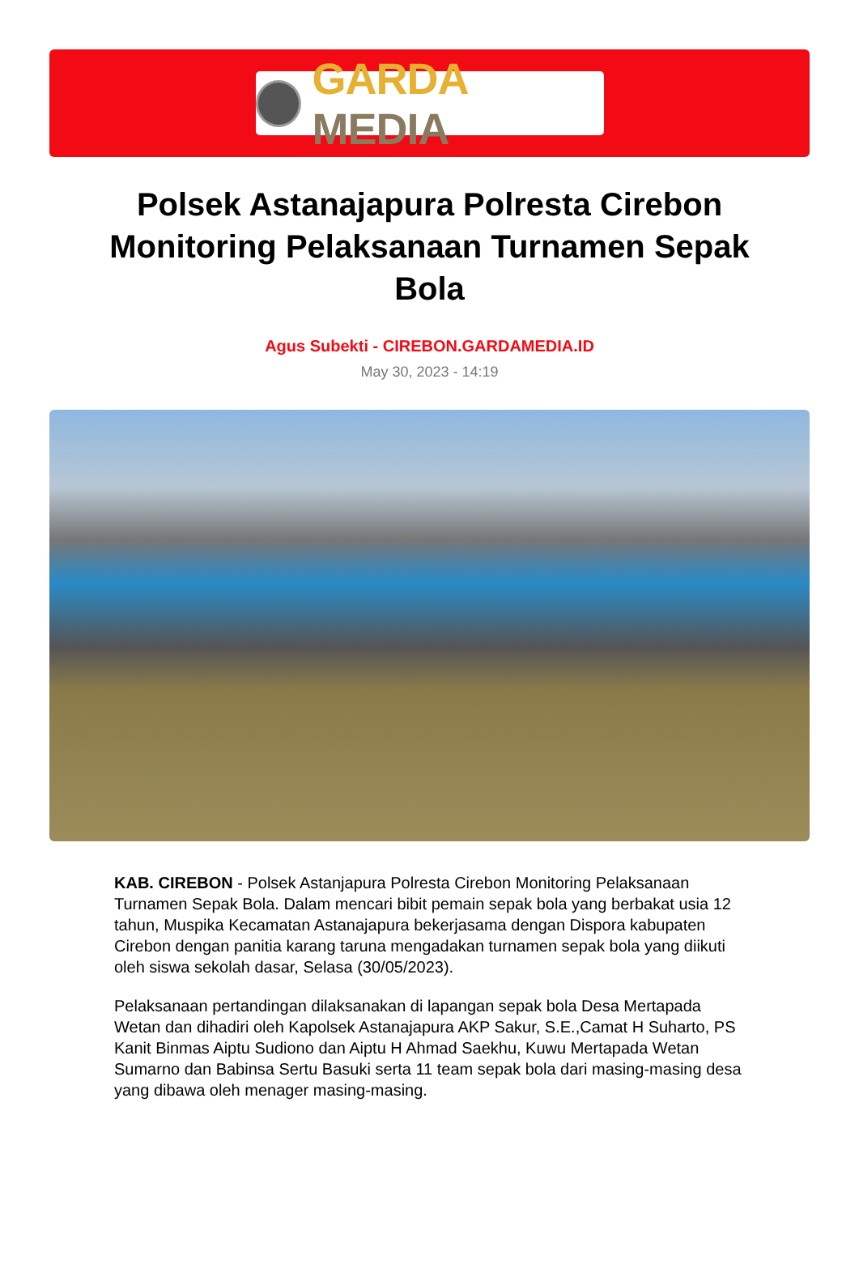GARDA MEDIA
Polsek Astanajapura Polresta Cirebon Monitoring Pelaksanaan Turnamen Sepak Bola
Agus Subekti - CIREBON.GARDAMEDIA.ID
May 30, 2023 - 14:19
KAB. CIREBON - Polsek Astanjapura Polresta Cirebon Monitoring Pelaksanaan Turnamen Sepak Bola. Dalam mencari bibit pemain sepak bola yang berbakat usia 12 tahun, Muspika Kecamatan Astanajapura bekerjasama dengan Dispora kabupaten Cirebon dengan panitia karang taruna mengadakan turnamen sepak bola yang diikuti oleh siswa sekolah dasar, Selasa (30/05/2023).
Pelaksanaan pertandingan dilaksanakan di lapangan sepak bola Desa Mertapada Wetan dan dihadiri oleh Kapolsek Astanajapura AKP Sakur, S.E.,Camat H Suharto, PS Kanit Binmas Aiptu Sudiono dan Aiptu H Ahmad Saekhu, Kuwu Mertapada Wetan Sumarno dan Babinsa Sertu Basuki serta 11 team sepak bola dari masing-masing desa yang dibawa oleh menager masing-masing.